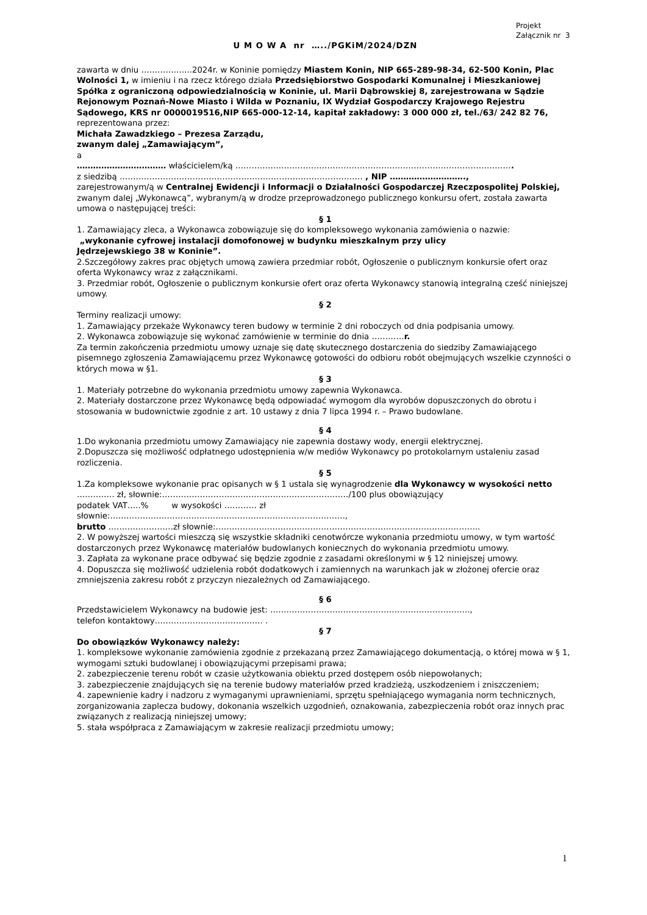Projekt
Załącznik nr 3
U M O W A nr …../PGKiM/2024/DZN
zawarta w dniu …………..…..2024r. w Koninie pomiędzy Miastem Konin, NIP 665-289-98-34, 62-500 Konin, Plac Wolności 1, w imieniu i na rzecz którego działa Przedsiębiorstwo Gospodarki Komunalnej i Mieszkaniowej Spółka z ograniczoną odpowiedzialnością w Koninie, ul. Marii Dąbrowskiej 8, zarejestrowana w Sądzie Rejonowym Poznań-Nowe Miasto i Wilda w Poznaniu, IX Wydział Gospodarczy Krajowego Rejestru Sądowego, KRS nr 0000019516,NIP 665-000-12-14, kapitał zakładowy: 3 000 000 zł, tel./63/ 242 82 76,
reprezentowana przez:
Michała Zawadzkiego – Prezesa Zarządu,
zwanym dalej „Zamawiającym”,
a
…………………………… właścicielem/ką ………………………………………………………………………………………….
z siedzibą ……………………………………………………………………………… , NIP ……………………….,
zarejestrowanym/ą w Centralnej Ewidencji i Informacji o Działalności Gospodarczej Rzeczpospolitej Polskiej, zwanym dalej „Wykonawcą”, wybranym/ą w drodze przeprowadzonego publicznego konkursu ofert, została zawarta umowa o następującej treści:
§ 1
1. Zamawiający zleca, a Wykonawca zobowiązuje się do kompleksowego wykonania zamówienia o nazwie:
„wykonanie cyfrowej instalacji domofonowej w budynku mieszkalnym przy ulicy
Jędrzejewskiego 38 w Koninie”.
2.Szczegółowy zakres prac objętych umową zawiera przedmiar robót, Ogłoszenie o publicznym konkursie ofert oraz oferta Wykonawcy wraz z załącznikami.
3. Przedmiar robót, Ogłoszenie o publicznym konkursie ofert oraz oferta Wykonawcy stanowią integralną cześć niniejszej umowy.
§ 2
Terminy realizacji umowy:
1. Zamawiający przekaże Wykonawcy teren budowy w terminie 2 dni roboczych od dnia podpisania umowy.
2. Wykonawca zobowiązuje się wykonać zamówienie w terminie do dnia …………r.
Za termin zakończenia przedmiotu umowy uznaje się datę skutecznego dostarczenia do siedziby Zamawiającego pisemnego zgłoszenia Zamawiającemu przez Wykonawcę gotowości do odbioru robót obejmujących wszelkie czynności o których mowa w §1.
§ 3
1. Materiały potrzebne do wykonania przedmiotu umowy zapewnia Wykonawca.
2. Materiały dostarczone przez Wykonawcę będą odpowiadać wymogom dla wyrobów dopuszczonych do obrotu i stosowania w budownictwie zgodnie z art. 10 ustawy z dnia 7 lipca 1994 r. – Prawo budowlane.
§ 4
1.Do wykonania przedmiotu umowy Zamawiający nie zapewnia dostawy wody, energii elektrycznej.
2.Dopuszcza się możliwość odpłatnego udostępnienia w/w mediów Wykonawcy po protokolarnym ustaleniu zasad rozliczenia.
§ 5
1.Za kompleksowe wykonanie prac opisanych w § 1 ustala się wynagrodzenie dla Wykonawcy w wysokości netto ……….…. zł, słownie:……………………………………………………………/100 plus obowiązujący
podatek VAT…..% w wysokości ………… zł
słownie:……………………………………………………………………………,
brutto ……………………zł słownie:……………………………………………………………………………………..
2. W powyższej wartości mieszczą się wszystkie składniki cenotwórcze wykonania przedmiotu umowy, w tym wartość dostarczonych przez Wykonawcę materiałów budowlanych koniecznych do wykonania przedmiotu umowy.
3. Zapłata za wykonane prace odbywać się będzie zgodnie z zasadami określonymi w § 12 niniejszej umowy.
4. Dopuszcza się możliwość udzielenia robót dodatkowych i zamiennych na warunkach jak w złożonej ofercie oraz zmniejszenia zakresu robót z przyczyn niezależnych od Zamawiającego.
§ 6
Przedstawicielem Wykonawcy na budowie jest: ………………………………………………………………..,
telefon kontaktowy…………………………………. .
§ 7
Do obowiązków Wykonawcy należy:
1. kompleksowe wykonanie zamówienia zgodnie z przekazaną przez Zamawiającego dokumentacją, o której mowa w § 1, wymogami sztuki budowlanej i obowiązującymi przepisami prawa;
2. zabezpieczenie terenu robót w czasie użytkowania obiektu przed dostępem osób niepowołanych;
3. zabezpieczenie znajdujących się na terenie budowy materiałów przed kradzieżą, uszkodzeniem i zniszczeniem;
4. zapewnienie kadry i nadzoru z wymaganymi uprawnieniami, sprzętu spełniającego wymagania norm technicznych, zorganizowania zaplecza budowy, dokonania wszelkich uzgodnień, oznakowania, zabezpieczenia robót oraz innych prac związanych z realizacją niniejszej umowy;
5. stała współpraca z Zamawiającym w zakresie realizacji przedmiotu umowy;
1